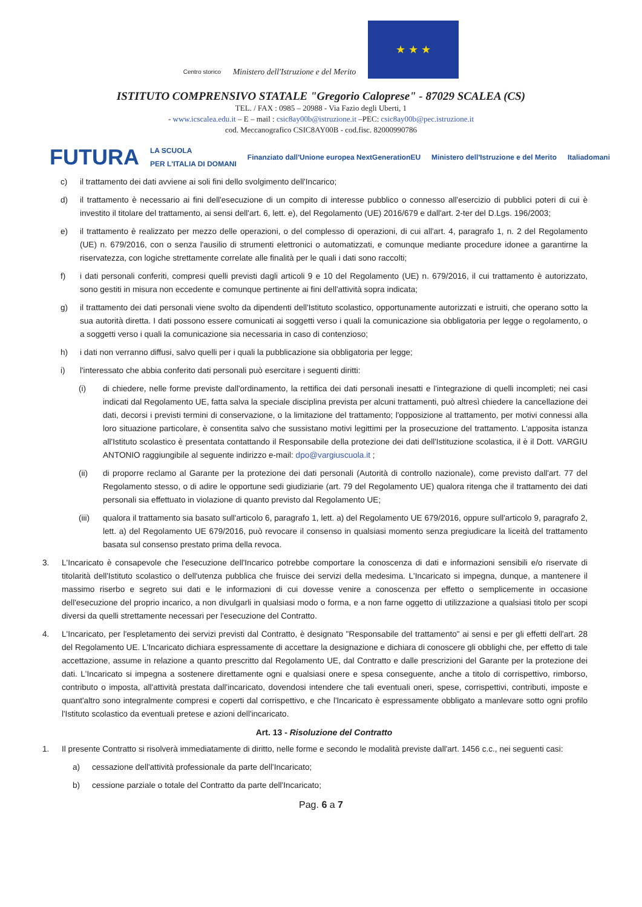Centro storico
Ministero dell'Istruzione e del Merito
★ ★ ★
ISTITUTO COMPRENSIVO STATALE "Gregorio Caloprese" - 87029 SCALEA (CS)
TEL. / FAX : 0985 – 20988 - Via Fazio degli Uberti, 1
- www.icscalea.edu.it – E – mail : csic8ay00b@istruzione.it –PEC: csic8ay00b@pec.istruzione.it
cod. Meccanografico CSIC8AY00B - cod.fisc. 82000990786
FUTURA LA SCUOLA
PER L'ITALIA DI DOMANI Finanziato dall'Unione europea NextGenerationEU Ministero dell'Istruzione e del Merito Italiadomani
c) il trattamento dei dati avviene ai soli fini dello svolgimento dell'Incarico;
d) il trattamento è necessario ai fini dell'esecuzione di un compito di interesse pubblico o connesso all'esercizio di pubblici poteri di cui è investito il titolare del trattamento, ai sensi dell'art. 6, lett. e), del Regolamento (UE) 2016/679 e dall'art. 2-ter del D.Lgs. 196/2003;
e) il trattamento è realizzato per mezzo delle operazioni, o del complesso di operazioni, di cui all'art. 4, paragrafo 1, n. 2 del Regolamento (UE) n. 679/2016, con o senza l'ausilio di strumenti elettronici o automatizzati, e comunque mediante procedure idonee a garantirne la riservatezza, con logiche strettamente correlate alle finalità per le quali i dati sono raccolti;
f) i dati personali conferiti, compresi quelli previsti dagli articoli 9 e 10 del Regolamento (UE) n. 679/2016, il cui trattamento è autorizzato, sono gestiti in misura non eccedente e comunque pertinente ai fini dell'attività sopra indicata;
g) il trattamento dei dati personali viene svolto da dipendenti dell'Istituto scolastico, opportunamente autorizzati e istruiti, che operano sotto la sua autorità diretta. I dati possono essere comunicati ai soggetti verso i quali la comunicazione sia obbligatoria per legge o regolamento, o a soggetti verso i quali la comunicazione sia necessaria in caso di contenzioso;
h) i dati non verranno diffusi, salvo quelli per i quali la pubblicazione sia obbligatoria per legge;
i) l'interessato che abbia conferito dati personali può esercitare i seguenti diritti:
(i) di chiedere, nelle forme previste dall'ordinamento, la rettifica dei dati personali inesatti e l'integrazione di quelli incompleti; nei casi indicati dal Regolamento UE, fatta salva la speciale disciplina prevista per alcuni trattamenti, può altresì chiedere la cancellazione dei dati, decorsi i previsti termini di conservazione, o la limitazione del trattamento; l'opposizione al trattamento, per motivi connessi alla loro situazione particolare, è consentita salvo che sussistano motivi legittimi per la prosecuzione del trattamento. L'apposita istanza all'Istituto scolastico è presentata contattando il Responsabile della protezione dei dati dell'Istituzione scolastica, il è il Dott. VARGIU ANTONIO raggiungibile al seguente indirizzo e-mail: dpo@vargiuscuola.it ;
(ii) di proporre reclamo al Garante per la protezione dei dati personali (Autorità di controllo nazionale), come previsto dall'art. 77 del Regolamento stesso, o di adire le opportune sedi giudiziarie (art. 79 del Regolamento UE) qualora ritenga che il trattamento dei dati personali sia effettuato in violazione di quanto previsto dal Regolamento UE;
(iii)
qualora il trattamento sia basato sull'articolo 6, paragrafo 1, lett. a) del Regolamento UE 679/2016, oppure sull'articolo 9, paragrafo 2, lett. a) del Regolamento UE 679/2016, può revocare il consenso in qualsiasi momento senza pregiudicare la liceità del trattamento basata sul consenso prestato prima della revoca.
3. L'Incaricato è consapevole che l'esecuzione dell'Incarico potrebbe comportare la conoscenza di dati e informazioni sensibili e/o riservate di titolarità dell'Istituto scolastico o dell'utenza pubblica che fruisce dei servizi della medesima. L'Incaricato si impegna, dunque, a mantenere il massimo riserbo e segreto sui dati e le informazioni di cui dovesse venire a conoscenza per effetto o semplicemente in occasione dell'esecuzione del proprio incarico, a non divulgarli in qualsiasi modo o forma, e a non farne oggetto di utilizzazione a qualsiasi titolo per scopi diversi da quelli strettamente necessari per l'esecuzione del Contratto.
4. L'Incaricato, per l'espletamento dei servizi previsti dal Contratto, è designato "Responsabile del trattamento" ai sensi e per gli effetti dell'art. 28 del Regolamento UE. L'Incaricato dichiara espressamente di accettare la designazione e dichiara di conoscere gli obblighi che, per effetto di tale accettazione, assume in relazione a quanto prescritto dal Regolamento UE, dal Contratto e dalle prescrizioni del Garante per la protezione dei dati. L'Incaricato si impegna a sostenere direttamente ogni e qualsiasi onere e spesa conseguente, anche a titolo di corrispettivo, rimborso, contributo o imposta, all'attività prestata dall'incaricato, dovendosi intendere che tali eventuali oneri, spese, corrispettivi, contributi, imposte e quant'altro sono integralmente compresi e coperti dal corrispettivo, e che l'Incaricato è espressamente obbligato a manlevare sotto ogni profilo l'Istituto scolastico da eventuali pretese e azioni dell'incaricato.
Art. 13 - Risoluzione del Contratto
1. Il presente Contratto si risolverà immediatamente di diritto, nelle forme e secondo le modalità previste dall'art. 1456 c.c., nei seguenti casi:
a) cessazione dell'attività professionale da parte dell'Incaricato;
b) cessione parziale o totale del Contratto da parte dell'Incaricato;
Pag. 6 a 7